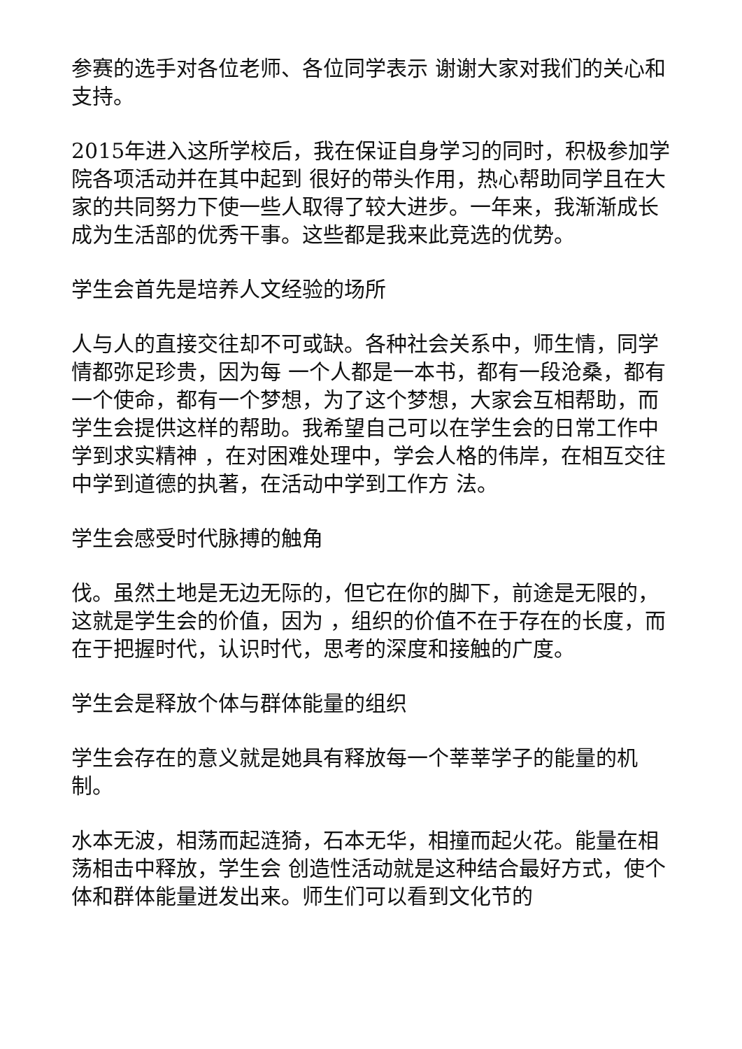参赛的选手对各位老师、各位同学表示 谢谢大家对我们的关心和支持。
2015年进入这所学校后，我在保证自身学习的同时，积极参加学院各项活动并在其中起到 很好的带头作用，热心帮助同学且在大家的共同努力下使一些人取得了较大进步。一年来，我渐渐成长成为生活部的优秀干事。这些都是我来此竞选的优势。
学生会首先是培养人文经验的场所
人与人的直接交往却不可或缺。各种社会关系中，师生情，同学情都弥足珍贵，因为每 一个人都是一本书，都有一段沧桑，都有一个使命，都有一个梦想，为了这个梦想，大家会互相帮助，而学生会提供这样的帮助。我希望自己可以在学生会的日常工作中学到求实精神 ，在对困难处理中，学会人格的伟岸，在相互交往中学到道德的执著，在活动中学到工作方 法。
学生会感受时代脉搏的触角
伐。虽然土地是无边无际的，但它在你的脚下，前途是无限的，这就是学生会的价值，因为 ，组织的价值不在于存在的长度，而在于把握时代，认识时代，思考的深度和接触的广度。
学生会是释放个体与群体能量的组织
学生会存在的意义就是她具有释放每一个莘莘学子的能量的机制。
水本无波，相荡而起涟猗，石本无华，相撞而起火花。能量在相荡相击中释放，学生会 创造性活动就是这种结合最好方式，使个体和群体能量迸发出来。师生们可以看到文化节的